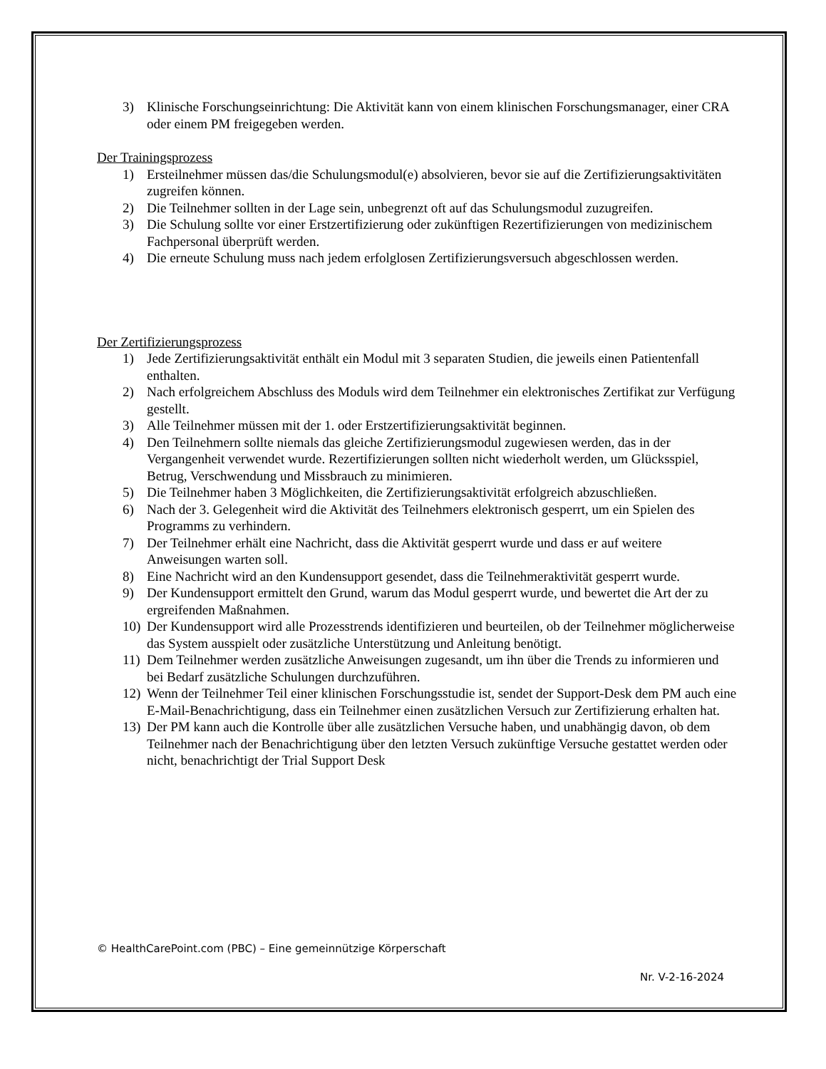3) Klinische Forschungseinrichtung: Die Aktivität kann von einem klinischen Forschungsmanager, einer CRA oder einem PM freigegeben werden.
Der Trainingsprozess
1) Ersteilnehmer müssen das/die Schulungsmodul(e) absolvieren, bevor sie auf die Zertifizierungsaktivitäten zugreifen können.
2) Die Teilnehmer sollten in der Lage sein, unbegrenzt oft auf das Schulungsmodul zuzugreifen.
3) Die Schulung sollte vor einer Erstzertifizierung oder zukünftigen Rezertifizierungen von medizinischem Fachpersonal überprüft werden.
4) Die erneute Schulung muss nach jedem erfolglosen Zertifizierungsversuch abgeschlossen werden.
Der Zertifizierungsprozess
1) Jede Zertifizierungsaktivität enthält ein Modul mit 3 separaten Studien, die jeweils einen Patientenfall enthalten.
2) Nach erfolgreichem Abschluss des Moduls wird dem Teilnehmer ein elektronisches Zertifikat zur Verfügung gestellt.
3) Alle Teilnehmer müssen mit der 1. oder Erstzertifizierungsaktivität beginnen.
4) Den Teilnehmern sollte niemals das gleiche Zertifizierungsmodul zugewiesen werden, das in der Vergangenheit verwendet wurde. Rezertifizierungen sollten nicht wiederholt werden, um Glücksspiel, Betrug, Verschwendung und Missbrauch zu minimieren.
5) Die Teilnehmer haben 3 Möglichkeiten, die Zertifizierungsaktivität erfolgreich abzuschließen.
6) Nach der 3. Gelegenheit wird die Aktivität des Teilnehmers elektronisch gesperrt, um ein Spielen des Programms zu verhindern.
7) Der Teilnehmer erhält eine Nachricht, dass die Aktivität gesperrt wurde und dass er auf weitere Anweisungen warten soll.
8) Eine Nachricht wird an den Kundensupport gesendet, dass die Teilnehmeraktivität gesperrt wurde.
9) Der Kundensupport ermittelt den Grund, warum das Modul gesperrt wurde, und bewertet die Art der zu ergreifenden Maßnahmen.
10) Der Kundensupport wird alle Prozesstrends identifizieren und beurteilen, ob der Teilnehmer möglicherweise das System ausspielt oder zusätzliche Unterstützung und Anleitung benötigt.
11) Dem Teilnehmer werden zusätzliche Anweisungen zugesandt, um ihn über die Trends zu informieren und bei Bedarf zusätzliche Schulungen durchzuführen.
12) Wenn der Teilnehmer Teil einer klinischen Forschungsstudie ist, sendet der Support-Desk dem PM auch eine E-Mail-Benachrichtigung, dass ein Teilnehmer einen zusätzlichen Versuch zur Zertifizierung erhalten hat.
13) Der PM kann auch die Kontrolle über alle zusätzlichen Versuche haben, und unabhängig davon, ob dem Teilnehmer nach der Benachrichtigung über den letzten Versuch zukünftige Versuche gestattet werden oder nicht, benachrichtigt der Trial Support Desk
© HealthCarePoint.com (PBC) – Eine gemeinnützige Körperschaft
Nr. V-2-16-2024